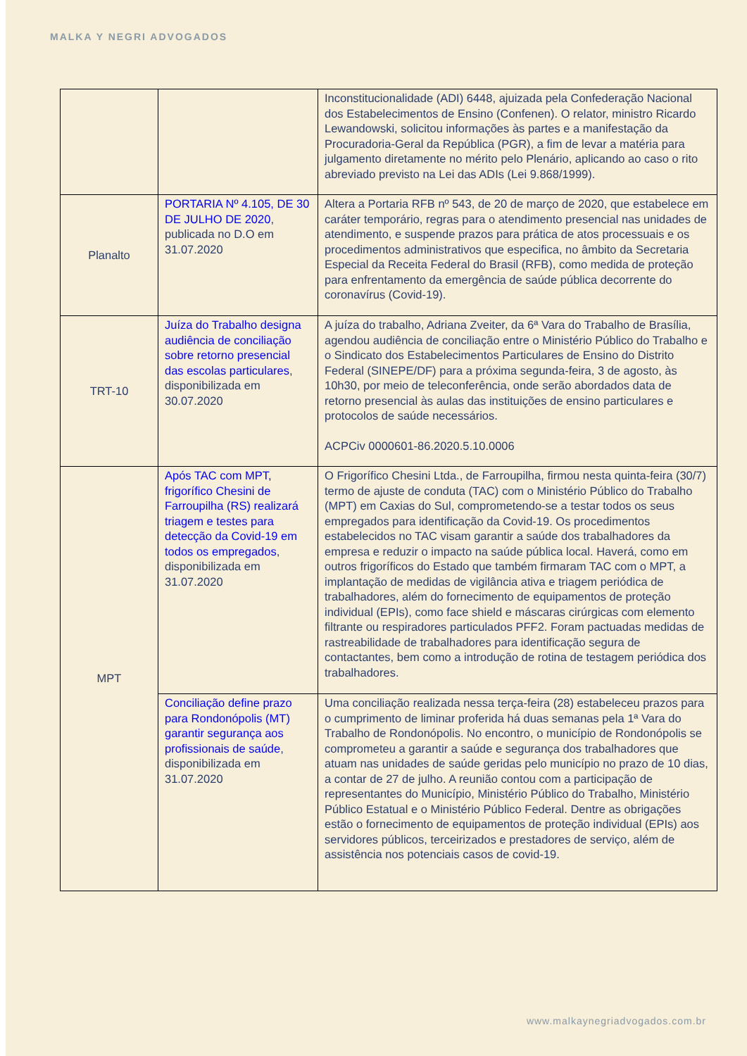MALKA Y NEGRI ADVOGADOS
| | | Inconstitucionalidade (ADI) 6448, ajuizada pela Confederação Nacional dos Estabelecimentos de Ensino (Confenen). O relator, ministro Ricardo Lewandowski, solicitou informações às partes e a manifestação da Procuradoria-Geral da República (PGR), a fim de levar a matéria para julgamento diretamente no mérito pelo Plenário, aplicando ao caso o rito abreviado previsto na Lei das ADIs (Lei 9.868/1999). |
| Planalto | PORTARIA Nº 4.105, DE 30 DE JULHO DE 2020 , publicada no D.O em 31.07.2020 | Altera a Portaria RFB nº 543, de 20 de março de 2020, que estabelece em caráter temporário, regras para o atendimento presencial nas unidades de atendimento, e suspende prazos para prática de atos processuais e os procedimentos administrativos que especifica, no âmbito da Secretaria Especial da Receita Federal do Brasil (RFB), como medida de proteção para enfrentamento da emergência de saúde pública decorrente do coronavírus (Covid-19). |
| TRT-10 | Juíza do Trabalho designa audiência de conciliação sobre retorno presencial das escolas particulares , disponibilizada em 30.07.2020 | A juíza do trabalho, Adriana Zveiter, da 6ª Vara do Trabalho de Brasília, agendou audiência de conciliação entre o Ministério Público do Trabalho e o Sindicato dos Estabelecimentos Particulares de Ensino do Distrito Federal (SINEPE/DF) para a próxima segunda-feira, 3 de agosto, às 10h30, por meio de teleconferência, onde serão abordados data de retorno presencial às aulas das instituições de ensino particulares e protocolos de saúde necessários. ACPCiv 0000601-86.2020.5.10.0006 |
| MPT | Após TAC com MPT, frigorífico Chesini de Farroupilha (RS) realizará triagem e testes para detecção da Covid-19 em todos os empregados , disponibilizada em 31.07.2020 | O Frigorífico Chesini Ltda., de Farroupilha, firmou nesta quinta-feira (30/7) termo de ajuste de conduta (TAC) com o Ministério Público do Trabalho (MPT) em Caxias do Sul, comprometendo-se a testar todos os seus empregados para identificação da Covid-19. Os procedimentos estabelecidos no TAC visam garantir a saúde dos trabalhadores da empresa e reduzir o impacto na saúde pública local. Haverá, como em outros frigoríficos do Estado que também firmaram TAC com o MPT, a implantação de medidas de vigilância ativa e triagem periódica de trabalhadores, além do fornecimento de equipamentos de proteção individual (EPIs), como face shield e máscaras cirúrgicas com elemento filtrante ou respiradores particulados PFF2. Foram pactuadas medidas de rastreabilidade de trabalhadores para identificação segura de contactantes, bem como a introdução de rotina de testagem periódica dos trabalhadores. |
| | Conciliação define prazo para Rondonópolis (MT) garantir segurança aos profissionais de saúde , disponibilizada em 31.07.2020 | Uma conciliação realizada nessa terça-feira (28) estabeleceu prazos para o cumprimento de liminar proferida há duas semanas pela 1ª Vara do Trabalho de Rondonópolis. No encontro, o município de Rondonópolis se comprometeu a garantir a saúde e segurança dos trabalhadores que atuam nas unidades de saúde geridas pelo município no prazo de 10 dias, a contar de 27 de julho. A reunião contou com a participação de representantes do Município, Ministério Público do Trabalho, Ministério Público Estatual e o Ministério Público Federal. Dentre as obrigações estão o fornecimento de equipamentos de proteção individual (EPIs) aos servidores públicos, terceirizados e prestadores de serviço, além de assistência nos potenciais casos de covid-19. |
www.malkaynegriadvogados.com.br